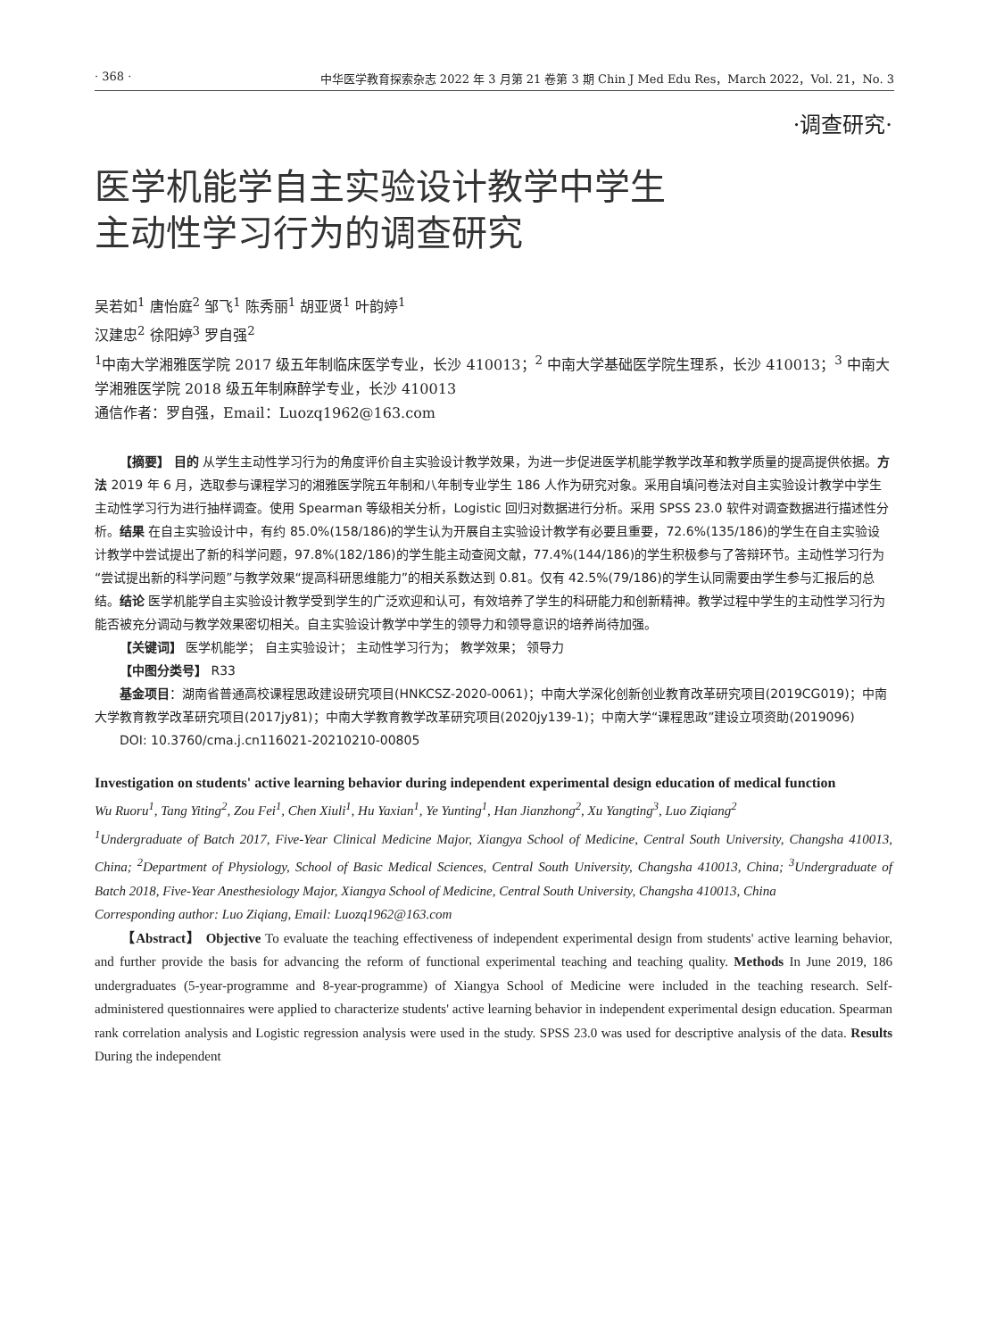· 368 · 中华医学教育探索杂志 2022 年 3 月第 21 卷第 3 期 Chin J Med Edu Res，March 2022，Vol. 21，No. 3
·调查研究·
医学机能学自主实验设计教学中学生
主动性学习行为的调查研究
吴若如<sup>1</sup> 唐怡庭<sup>2</sup> 邹飞<sup>1</sup> 陈秀丽<sup>1</sup> 胡亚贤<sup>1</sup> 叶韵婷<sup>1</sup>
汉建忠<sup>2</sup> 徐阳婷<sup>3</sup> 罗自强<sup>2</sup>
<sup>1</sup> 中南大学湘雅医学院 2017 级五年制临床医学专业，长沙 410013；<sup>2</sup> 中南大学基础医学院生理系，长沙 410013；<sup>3</sup> 中南大学湘雅医学院 2018 级五年制麻醉学专业，长沙 410013
通信作者：罗自强，Email：Luozq1962@163.com
【摘要】 目的 从学生主动性学习行为的角度评价自主实验设计教学效果，为进一步促进医学机能学教学改革和教学质量的提高提供依据。方法 2019 年 6 月，选取参与课程学习的湘雅医学院五年制和八年制专业学生 186 人作为研究对象。采用自填问卷法对自主实验设计教学中学生主动性学习行为进行抽样调查。使用 Spearman 等级相关分析，Logistic 回归对数据进行分析。采用 SPSS 23.0 软件对调查数据进行描述性分析。结果 在自主实验设计中，有约 85.0%(158/186)的学生认为开展自主实验设计教学有必要且重要，72.6%(135/186)的学生在自主实验设计教学中尝试提出了新的科学问题，97.8%(182/186)的学生能主动查阅文献，77.4%(144/186)的学生积极参与了答辩环节。主动性学习行为“尝试提出新的科学问题”与教学效果“提高科研思维能力”的相关系数达到 0.81。仅有 42.5%(79/186)的学生认同需要由学生参与汇报后的总结。结论 医学机能学自主实验设计教学受到学生的广泛欢迎和认可，有效培养了学生的科研能力和创新精神。教学过程中学生的主动性学习行为能否被充分调动与教学效果密切相关。自主实验设计教学中学生的领导力和领导意识的培养尚待加强。
【关键词】 医学机能学； 自主实验设计； 主动性学习行为； 教学效果； 领导力
【中图分类号】 R33
基金项目：湖南省普通高校课程思政建设研究项目(HNKCSZ-2020-0061)；中南大学深化创新创业教育改革研究项目(2019CG019)；中南大学教育教学改革研究项目(2017jy81)；中南大学教育教学改革研究项目(2020jy139-1)；中南大学“课程思政”建设立项资助(2019096)
DOI: 10.3760/cma.j.cn116021-20210210-00805
Investigation on students' active learning behavior during independent experimental design education of medical function
Wu Ruoru<sup>1</sup>, Tang Yiting<sup>2</sup>, Zou Fei<sup>1</sup>, Chen Xiuli<sup>1</sup>, Hu Yaxian<sup>1</sup>, Ye Yunting<sup>1</sup>, Han Jianzhong<sup>2</sup>, Xu Yangting<sup>3</sup>, Luo Ziqiang<sup>2</sup>
<sup>1</sup> Undergraduate of Batch 2017, Five-Year Clinical Medicine Major, Xiangya School of Medicine, Central South University, Changsha 410013, China; <sup>2</sup>Department of Physiology, School of Basic Medical Sciences, Central South University, Changsha 410013, China; <sup>3</sup>Undergraduate of Batch 2018, Five-Year Anesthesiology Major, Xiangya School of Medicine, Central South University, Changsha 410013, China
Corresponding author: Luo Ziqiang, Email: Luozq1962@163.com
【Abstract】 Objective To evaluate the teaching effectiveness of independent experimental design from students' active learning behavior, and further provide the basis for advancing the reform of functional experimental teaching and teaching quality. Methods In June 2019, 186 undergraduates (5-year-programme and 8-year-programme) of Xiangya School of Medicine were included in the teaching research. Self-administered questionnaires were applied to characterize students' active learning behavior in independent experimental design education. Spearman rank correlation analysis and Logistic regression analysis were used in the study. SPSS 23.0 was used for descriptive analysis of the data. Results During the independent